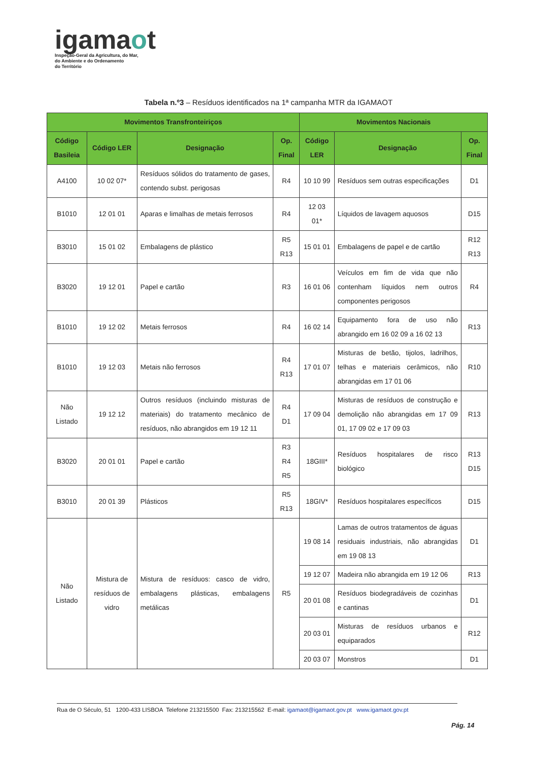igamaot
Inspeção-Geral da Agricultura, do Mar,
do Ambiente e do Ordenamento
do Território
Tabela n.º3 – Resíduos identificados na 1ª campanha MTR da IGAMAOT
| Movimentos Transfronteiriços | | | | Movimentos Nacionais | | |
| --- | --- | --- | --- | --- | --- | --- |
| Código Basileia | Código LER | Designação | Op. Final | Código LER | Designação | Op. Final |
| A4100 | 10 02 07* | Resíduos sólidos do tratamento de gases, contendo subst. perigosas | R4 | 10 10 99 | Resíduos sem outras especificações | D1 |
| B1010 | 12 01 01 | Aparas e limalhas de metais ferrosos | R4 | 12 03 01* | Líquidos de lavagem aquosos | D15 |
| B3010 | 15 01 02 | Embalagens de plástico | R5 R13 | 15 01 01 | Embalagens de papel e de cartão | R12 R13 |
| B3020 | 19 12 01 | Papel e cartão | R3 | 16 01 06 | Veículos em fim de vida que não contenham líquidos nem outros componentes perigosos | R4 |
| B1010 | 19 12 02 | Metais ferrosos | R4 | 16 02 14 | Equipamento fora de uso não abrangido em 16 02 09 a 16 02 13 | R13 |
| B1010 | 19 12 03 | Metais não ferrosos | R4 R13 | 17 01 07 | Misturas de betão, tijolos, ladrilhos, telhas e materiais cerâmicos, não abrangidas em 17 01 06 | R10 |
| Não Listado | 19 12 12 | Outros resíduos (incluindo misturas de materiais) do tratamento mecânico de resíduos, não abrangidos em 19 12 11 | R4 D1 | 17 09 04 | Misturas de resíduos de construção e demolição não abrangidas em 17 09 01, 17 09 02 e 17 09 03 | R13 |
| B3020 | 20 01 01 | Papel e cartão | R3 R4 R5 | 18GIII* | Resíduos hospitalares de risco biológico | R13 D15 |
| B3010 | 20 01 39 | Plásticos | R5 R13 | 18GIV* | Resíduos hospitalares específicos | D15 |
| Não Listado | Mistura de resíduos de vidro | Mistura de resíduos: casco de vidro, embalagens plásticas, embalagens metálicas | R5 | 19 08 14 | Lamas de outros tratamentos de águas residuais industriais, não abrangidas em 19 08 13 | D1 |
| | | | | 19 12 07 | Madeira não abrangida em 19 12 06 | R13 |
| | | | | 20 01 08 | Resíduos biodegradáveis de cozinhas e cantinas | D1 |
| | | | | 20 03 01 | Misturas de resíduos urbanos e equiparados | R12 |
| | | | | 20 03 07 | Monstros | D1 |
Rua de O Século, 51 1200-433 LISBOA Telefone 213215500 Fax: 213215562 E-mail: igamaot@igamaot.gov.pt www.igamaot.gov.pt
Pág. 14